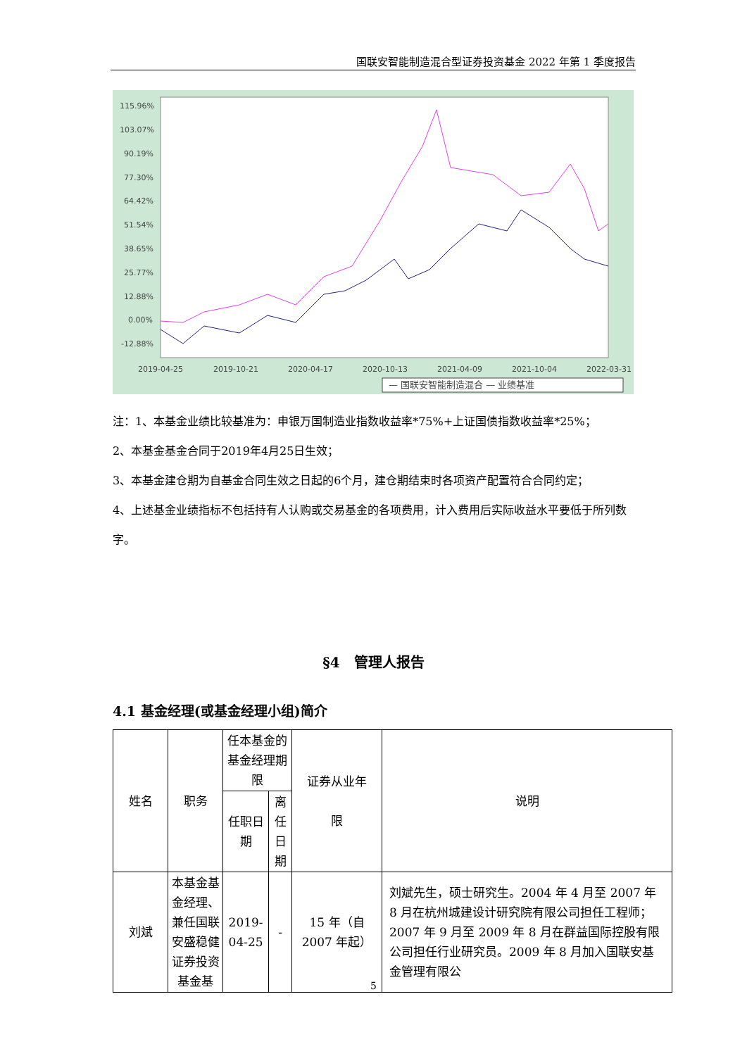国联安智能制造混合型证券投资基金 2022 年第 1 季度报告
115.96%
103.07%
90.19%
77.30%
64.42%
51.54%
38.65%
25.77%
12.88%
0.00%
-12.88%
2019-04-25
2019-10-21
2020-04-17
2020-10-13
2021-04-09
2021-10-04
2022-03-31
— 国联安智能制造混合 — 业绩基准
注：1、本基金业绩比较基准为：申银万国制造业指数收益率*75%+上证国债指数收益率*25%；
2、本基金基金合同于2019年4月25日生效；
3、本基金建仓期为自基金合同生效之日起的6个月，建仓期结束时各项资产配置符合合同约定；
4、上述基金业绩指标不包括持有人认购或交易基金的各项费用，计入费用后实际收益水平要低于所列数字。
§4　管理人报告
4.1 基金经理(或基金经理小组)简介
| 姓名 | 职务 | 任本基金的基金经理期限 | | 证券从业年 限 | 说明 |
| --- | --- | --- | --- | --- | --- |
| | | 任职日期 | 离任日期 | | |
| 刘斌 | 本基金基金经理、兼任国联安盛稳健证券投资基金基 | 2019-04-25 | - | 15 年（自 2007 年起） | 刘斌先生，硕士研究生。2004 年 4 月至 2007 年 8 月在杭州城建设计研究院有限公司担任工程师；2007 年 9 月至 2009 年 8 月在群益国际控股有限公司担任行业研究员。2009 年 8 月加入国联安基金管理有限公 |
5